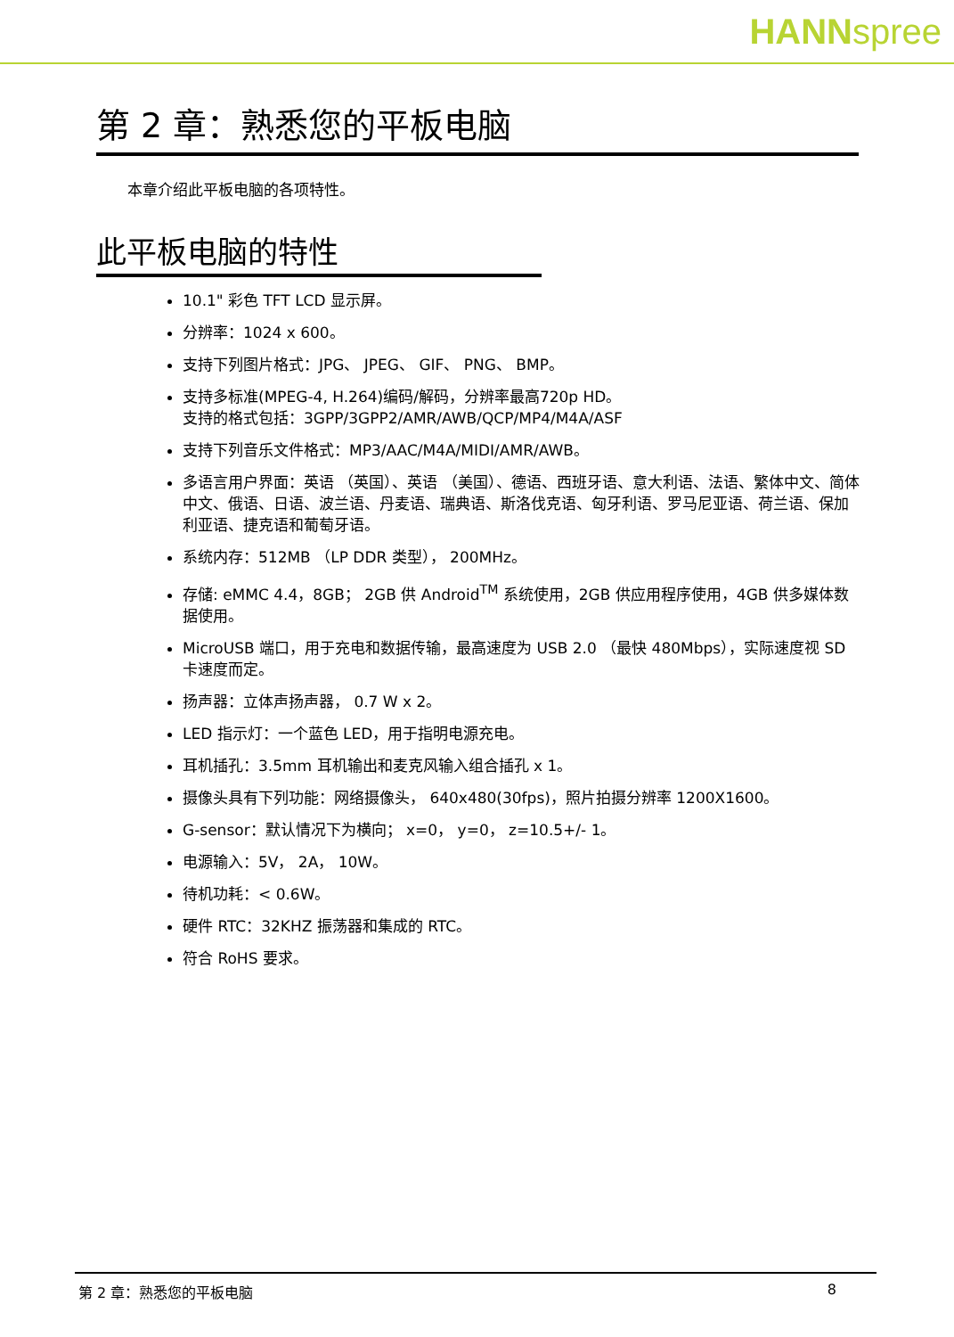HANNspree
第 2 章：熟悉您的平板电脑
本章介绍此平板电脑的各项特性。
此平板电脑的特性
10.1" 彩色 TFT LCD 显示屏。
分辨率：1024 x 600。
支持下列图片格式：JPG、 JPEG、 GIF、 PNG、 BMP。
支持多标准(MPEG-4, H.264)编码/解码，分辨率最高720p HD。
支持的格式包括：3GPP/3GPP2/AMR/AWB/QCP/MP4/M4A/ASF
支持下列音乐文件格式：MP3/AAC/M4A/MIDI/AMR/AWB。
多语言用户界面：英语 （英国）、英语 （美国）、德语、西班牙语、意大利语、法语、繁体中文、简体中文、俄语、日语、波兰语、丹麦语、瑞典语、斯洛伐克语、匈牙利语、罗马尼亚语、荷兰语、保加利亚语、捷克语和葡萄牙语。
系统内存：512MB （LP DDR 类型）， 200MHz。
存储: eMMC 4.4，8GB； 2GB 供 Android<sup>TM</sup> 系统使用，2GB 供应用程序使用，4GB 供多媒体数据使用。
MicroUSB 端口，用于充电和数据传输，最高速度为 USB 2.0 （最快 480Mbps），实际速度视 SD 卡速度而定。
扬声器：立体声扬声器， 0.7 W x 2。
LED 指示灯：一个蓝色 LED，用于指明电源充电。
耳机插孔：3.5mm 耳机输出和麦克风输入组合插孔 x 1。
摄像头具有下列功能：网络摄像头， 640x480(30fps)，照片拍摄分辨率 1200X1600。
G-sensor：默认情况下为横向； x=0， y=0， z=10.5+/- 1。
电源输入：5V， 2A， 10W。
待机功耗：< 0.6W。
硬件 RTC：32KHZ 振荡器和集成的 RTC。
符合 RoHS 要求。
第 2 章：熟悉您的平板电脑 8